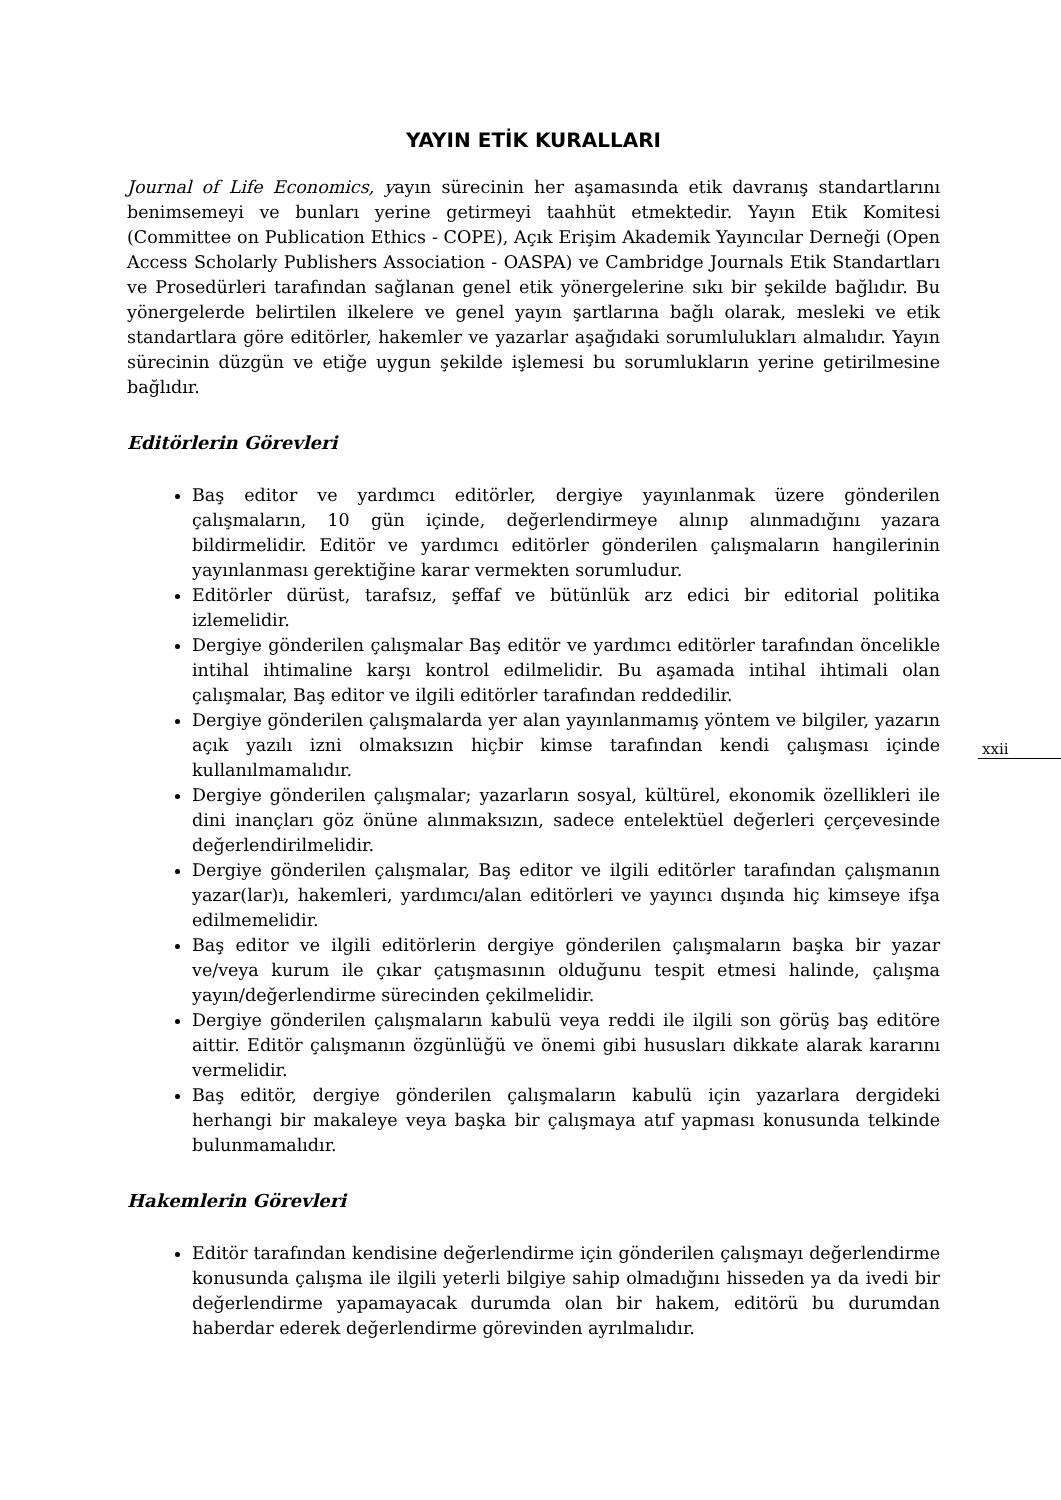YAYIN ETİK KURALLARI
Journal of Life Economics, yayın sürecinin her aşamasında etik davranış standartlarını benimsemeyi ve bunları yerine getirmeyi taahhüt etmektedir. Yayın Etik Komitesi (Committee on Publication Ethics - COPE), Açık Erişim Akademik Yayıncılar Derneği (Open Access Scholarly Publishers Association - OASPA) ve Cambridge Journals Etik Standartları ve Prosedürleri tarafından sağlanan genel etik yönergelerine sıkı bir şekilde bağlıdır. Bu yönergelerde belirtilen ilkelere ve genel yayın şartlarına bağlı olarak, mesleki ve etik standartlara göre editörler, hakemler ve yazarlar aşağıdaki sorumlulukları almalıdır. Yayın sürecinin düzgün ve etiğe uygun şekilde işlemesi bu sorumlukların yerine getirilmesine bağlıdır.
Editörlerin Görevleri
Baş editor ve yardımcı editörler, dergiye yayınlanmak üzere gönderilen çalışmaların, 10 gün içinde, değerlendirmeye alınıp alınmadığını yazara bildirmelidir. Editör ve yardımcı editörler gönderilen çalışmaların hangilerinin yayınlanması gerektiğine karar vermekten sorumludur.
Editörler dürüst, tarafsız, şeffaf ve bütünlük arz edici bir editorial politika izlemelidir.
Dergiye gönderilen çalışmalar Baş editör ve yardımcı editörler tarafından öncelikle intihal ihtimaline karşı kontrol edilmelidir. Bu aşamada intihal ihtimali olan çalışmalar, Baş editor ve ilgili editörler tarafından reddedilir.
Dergiye gönderilen çalışmalarda yer alan yayınlanmamış yöntem ve bilgiler, yazarın açık yazılı izni olmaksızın hiçbir kimse tarafından kendi çalışması içinde kullanılmamalıdır.
Dergiye gönderilen çalışmalar; yazarların sosyal, kültürel, ekonomik özellikleri ile dini inançları göz önüne alınmaksızın, sadece entelektüel değerleri çerçevesinde değerlendirilmelidir.
Dergiye gönderilen çalışmalar, Baş editor ve ilgili editörler tarafından çalışmanın yazar(lar)ı, hakemleri, yardımcı/alan editörleri ve yayıncı dışında hiç kimseye ifşa edilmemelidir.
Baş editor ve ilgili editörlerin dergiye gönderilen çalışmaların başka bir yazar ve/veya kurum ile çıkar çatışmasının olduğunu tespit etmesi halinde, çalışma yayın/değerlendirme sürecinden çekilmelidir.
Dergiye gönderilen çalışmaların kabulü veya reddi ile ilgili son görüş baş editöre aittir. Editör çalışmanın özgünlüğü ve önemi gibi hususları dikkate alarak kararını vermelidir.
Baş editör, dergiye gönderilen çalışmaların kabulü için yazarlara dergideki herhangi bir makaleye veya başka bir çalışmaya atıf yapması konusunda telkinde bulunmamalıdır.
Hakemlerin Görevleri
Editör tarafından kendisine değerlendirme için gönderilen çalışmayı değerlendirme konusunda çalışma ile ilgili yeterli bilgiye sahip olmadığını hisseden ya da ivedi bir değerlendirme yapamayacak durumda olan bir hakem, editörü bu durumdan haberdar ederek değerlendirme görevinden ayrılmalıdır.
xxii